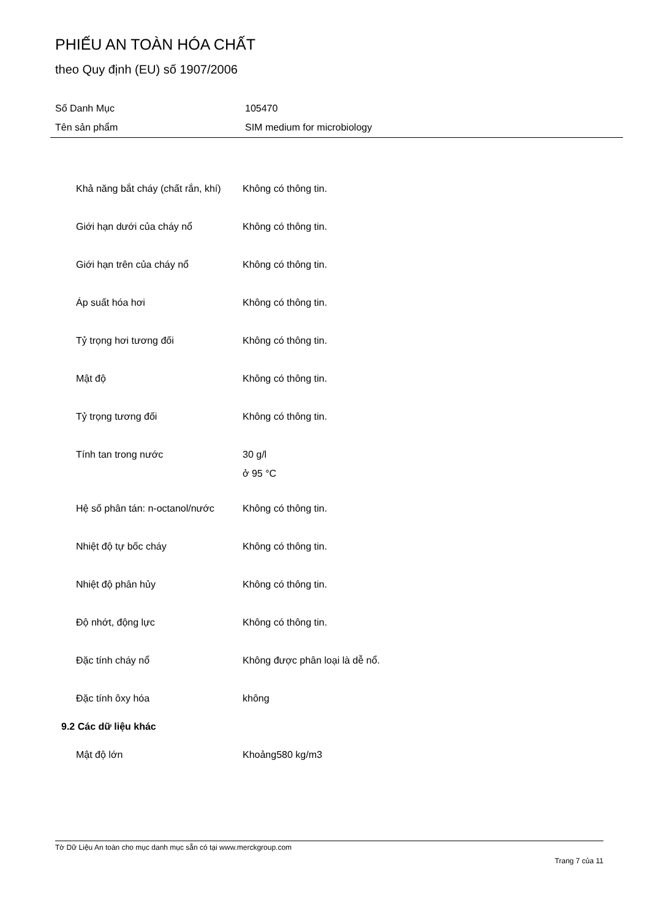PHIẾU AN TOÀN HÓA CHẤT
theo Quy định (EU) số 1907/2006
| Số Danh Mục | 105470 |
| Tên sản phẩm | SIM medium for microbiology |
| Khả năng bắt cháy (chất rắn, khí) | Không có thông tin. |
| Giới hạn dưới của cháy nổ | Không có thông tin. |
| Giới hạn trên của cháy nổ | Không có thông tin. |
| Áp suất hóa hơi | Không có thông tin. |
| Tỷ trọng hơi tương đối | Không có thông tin. |
| Mật độ | Không có thông tin. |
| Tỷ trọng tương đối | Không có thông tin. |
| Tính tan trong nước | 30 g/l ở 95 °C |
| Hệ số phân tán: n-octanol/nước | Không có thông tin. |
| Nhiệt độ tự bốc cháy | Không có thông tin. |
| Nhiệt độ phân hủy | Không có thông tin. |
| Độ nhớt, động lực | Không có thông tin. |
| Đặc tính cháy nổ | Không được phân loại là dễ nổ. |
| Đặc tính ôxy hóa | không |
| 9.2 Các dữ liệu khác | |
| Mật độ lớn | Khoảng580 kg/m3 |
Tờ Dữ Liệu An toàn cho mục danh mục sẵn có tại www.merckgroup.com
Trang 7 của 11